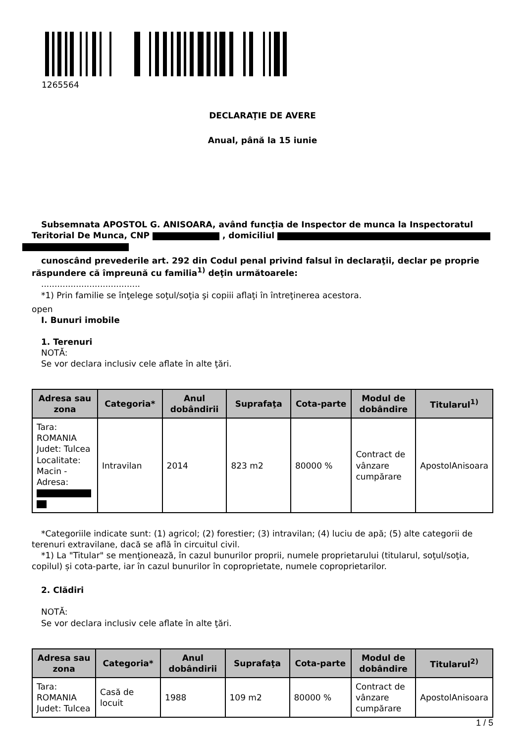1265564
DECLARAŢIE DE AVERE
Anual, până la 15 iunie
Subsemnata APOSTOL G. ANISOARA, având funcţia de Inspector de munca la Inspectoratul Teritorial De Munca, CNP , domiciliul
cunoscând prevederile art. 292 din Codul penal privind falsul în declaraţii, declar pe proprie răspundere că împreună cu familia<sup>1)</sup> deţin următoarele:
.....................................
*1) Prin familie se înţelege soţul/soţia şi copiii aflaţi în întreţinerea acestora.
open
I. Bunuri imobile
1. Terenuri
NOTĂ:
Se vor declara inclusiv cele aflate în alte ţări.
| Adresa sau zona | Categoria* | Anul dobândirii | Suprafaţa | Cota-parte | Modul de dobândire | Titularul<sup>1)</sup> |
| --- | --- | --- | --- | --- | --- | --- |
| Tara: ROMANIA Judet: Tulcea Localitate: Macin - Adresa: | Intravilan | 2014 | 823 m2 | 80000 % | Contract de vânzare cumpărare | ApostolAnisoara |
*Categoriile indicate sunt: (1) agricol; (2) forestier; (3) intravilan; (4) luciu de apă; (5) alte categorii de terenuri extravilane, dacă se află în circuitul civil.
*1) La "Titular" se menţionează, în cazul bunurilor proprii, numele proprietarului (titularul, soţul/soţia, copilul) și cota-parte, iar în cazul bunurilor în coproprietate, numele coproprietarilor.
2. Clădiri
NOTĂ:
Se vor declara inclusiv cele aflate în alte ţări.
| Adresa sau zona | Categoria* | Anul dobândirii | Suprafaţa | Cota-parte | Modul de dobândire | Titularul<sup>2)</sup> |
| --- | --- | --- | --- | --- | --- | --- |
| Tara: ROMANIA Judet: Tulcea | Casă de locuit | 1988 | 109 m2 | 80000 % | Contract de vânzare cumpărare | ApostolAnisoara |
1 / 5